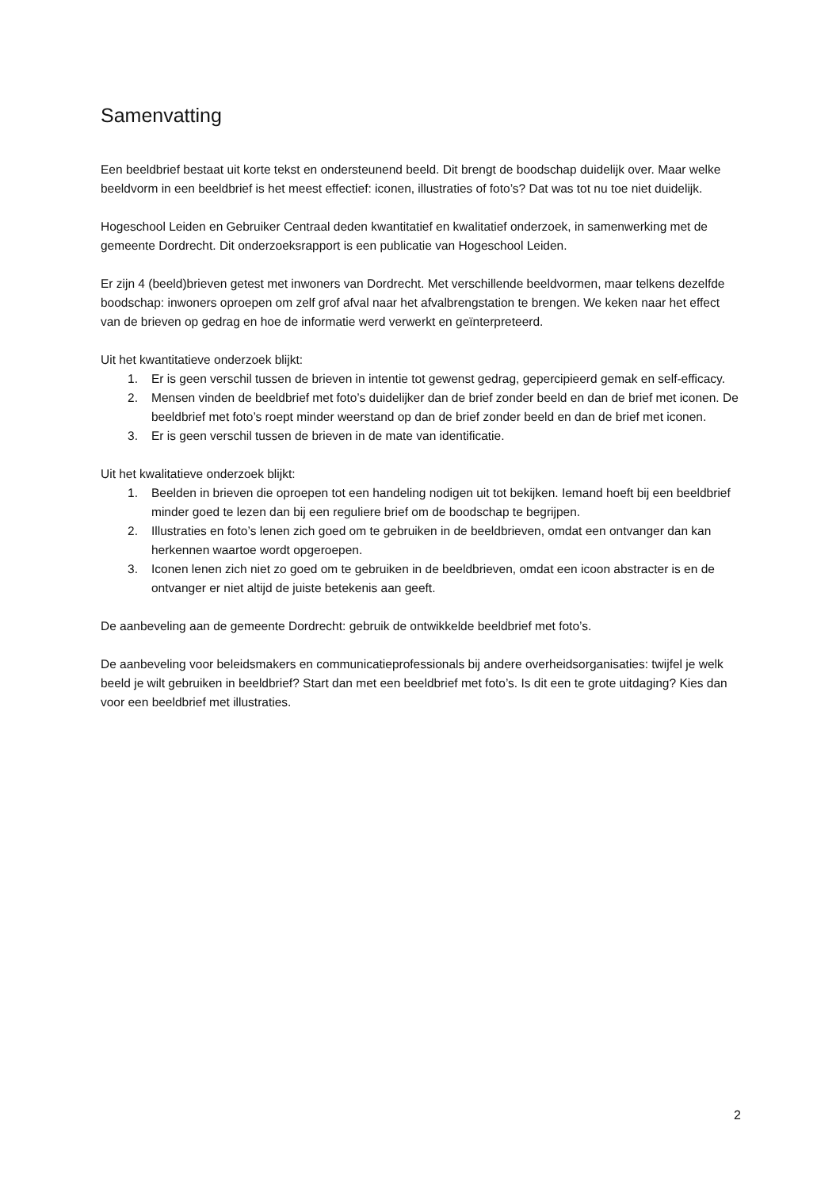Samenvatting
Een beeldbrief bestaat uit korte tekst en ondersteunend beeld. Dit brengt de boodschap duidelijk over. Maar welke beeldvorm in een beeldbrief is het meest effectief: iconen, illustraties of foto’s? Dat was tot nu toe niet duidelijk.
Hogeschool Leiden en Gebruiker Centraal deden kwantitatief en kwalitatief onderzoek, in samenwerking met de gemeente Dordrecht. Dit onderzoeksrapport is een publicatie van Hogeschool Leiden.
Er zijn 4 (beeld)brieven getest met inwoners van Dordrecht. Met verschillende beeldvormen, maar telkens dezelfde boodschap: inwoners oproepen om zelf grof afval naar het afvalbrengstation te brengen. We keken naar het effect van de brieven op gedrag en hoe de informatie werd verwerkt en geïnterpreteerd.
Uit het kwantitatieve onderzoek blijkt:
1. Er is geen verschil tussen de brieven in intentie tot gewenst gedrag, gepercipieerd gemak en self-efficacy.
2. Mensen vinden de beeldbrief met foto’s duidelijker dan de brief zonder beeld en dan de brief met iconen. De beeldbrief met foto’s roept minder weerstand op dan de brief zonder beeld en dan de brief met iconen.
3. Er is geen verschil tussen de brieven in de mate van identificatie.
Uit het kwalitatieve onderzoek blijkt:
1. Beelden in brieven die oproepen tot een handeling nodigen uit tot bekijken. Iemand hoeft bij een beeldbrief minder goed te lezen dan bij een reguliere brief om de boodschap te begrijpen.
2. Illustraties en foto’s lenen zich goed om te gebruiken in de beeldbrieven, omdat een ontvanger dan kan herkennen waartoe wordt opgeroepen.
3. Iconen lenen zich niet zo goed om te gebruiken in de beeldbrieven, omdat een icoon abstracter is en de ontvanger er niet altijd de juiste betekenis aan geeft.
De aanbeveling aan de gemeente Dordrecht: gebruik de ontwikkelde beeldbrief met foto’s.
De aanbeveling voor beleidsmakers en communicatieprofessionals bij andere overheidsorganisaties: twijfel je welk beeld je wilt gebruiken in beeldbrief? Start dan met een beeldbrief met foto’s. Is dit een te grote uitdaging? Kies dan voor een beeldbrief met illustraties.
2